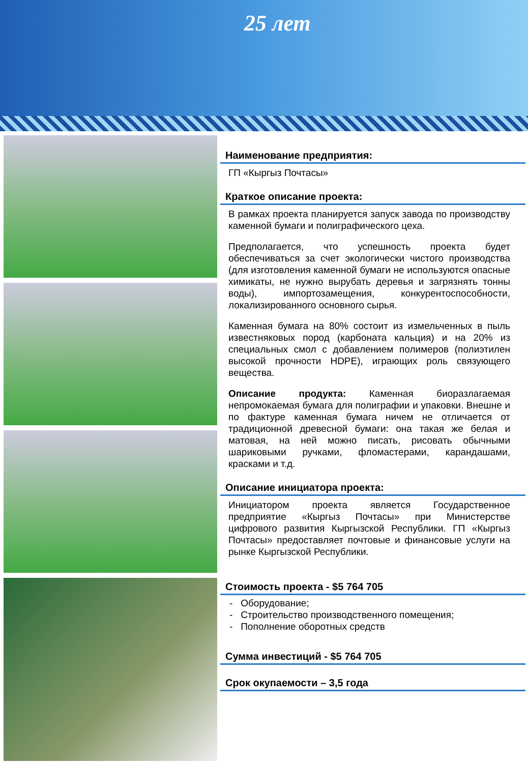25 лет
Наименование предприятия:
ГП «Кыргыз Почтасы»
Краткое описание проекта:
В рамках проекта планируется запуск завода по производству каменной бумаги и полиграфического цеха.
Предполагается, что успешность проекта будет обеспечиваться за счет экологически чистого производства (для изготовления каменной бумаги не используются опасные химикаты, не нужно вырубать деревья и загрязнять тонны воды), импортозамещения, конкурентоспособности, локализированного основного сырья.
Каменная бумага на 80% состоит из измельченных в пыль известняковых пород (карбоната кальция) и на 20% из специальных смол с добавлением полимеров (полиэтилен высокой прочности HDPE), играющих роль связующего вещества.
Описание продукта: Каменная биоразлагаемая непромокаемая бумага для полиграфии и упаковки. Внешне и по фактуре каменная бумага ничем не отличается от традиционной древесной бумаги: она такая же белая и матовая, на ней можно писать, рисовать обычными шариковыми ручками, фломастерами, карандашами, красками и т.д.
Описание инициатора проекта:
Инициатором проекта является Государственное предприятие «Кыргыз Почтасы» при Министерстве цифрового развития Кыргызской Республики. ГП «Кыргыз Почтасы» предоставляет почтовые и финансовые услуги на рынке Кыргызской Республики.
Стоимость проекта - $5 764 705
- Оборудование;
- Строительство производственного помещения;
- Пополнение оборотных средств
Сумма инвестиций - $5 764 705
Срок окупаемости – 3,5 года